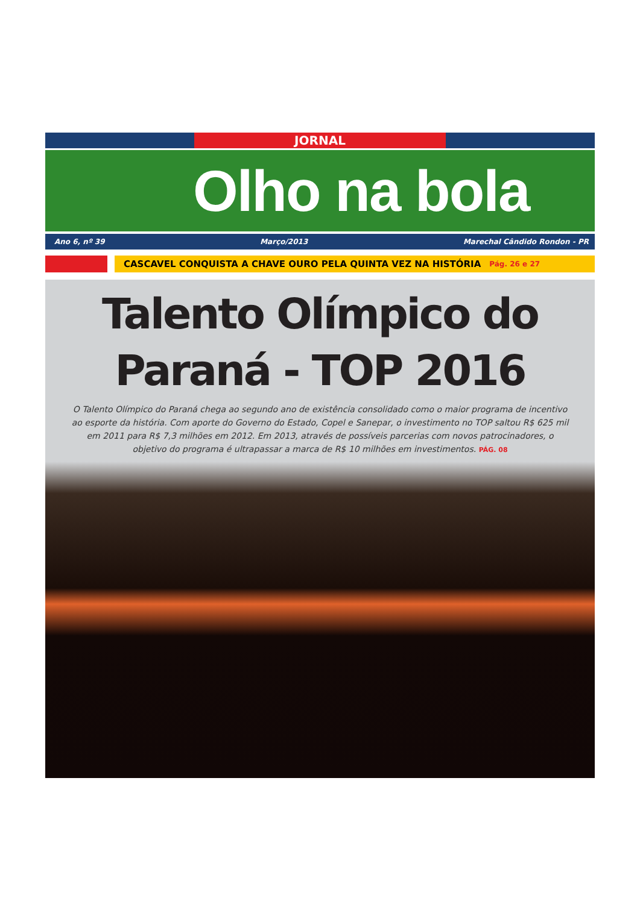JORNAL
Olho na bola
Ano 6, nº 39 Março/2013 Marechal Cândido Rondon - PR
CASCAVEL CONQUISTA A CHAVE OURO PELA QUINTA VEZ NA HISTÓRIA Pág. 26 e 27
Talento Olímpico do Paraná - TOP 2016
O Talento Olímpico do Paraná chega ao segundo ano de existência consolidado como o maior programa de incentivo ao esporte da história. Com aporte do Governo do Estado, Copel e Sanepar, o investimento no TOP saltou R$ 625 mil em 2011 para R$ 7,3 milhões em 2012. Em 2013, através de possíveis parcerias com novos patrocinadores, o objetivo do programa é ultrapassar a marca de R$ 10 milhões em investimentos. PÁG. 08